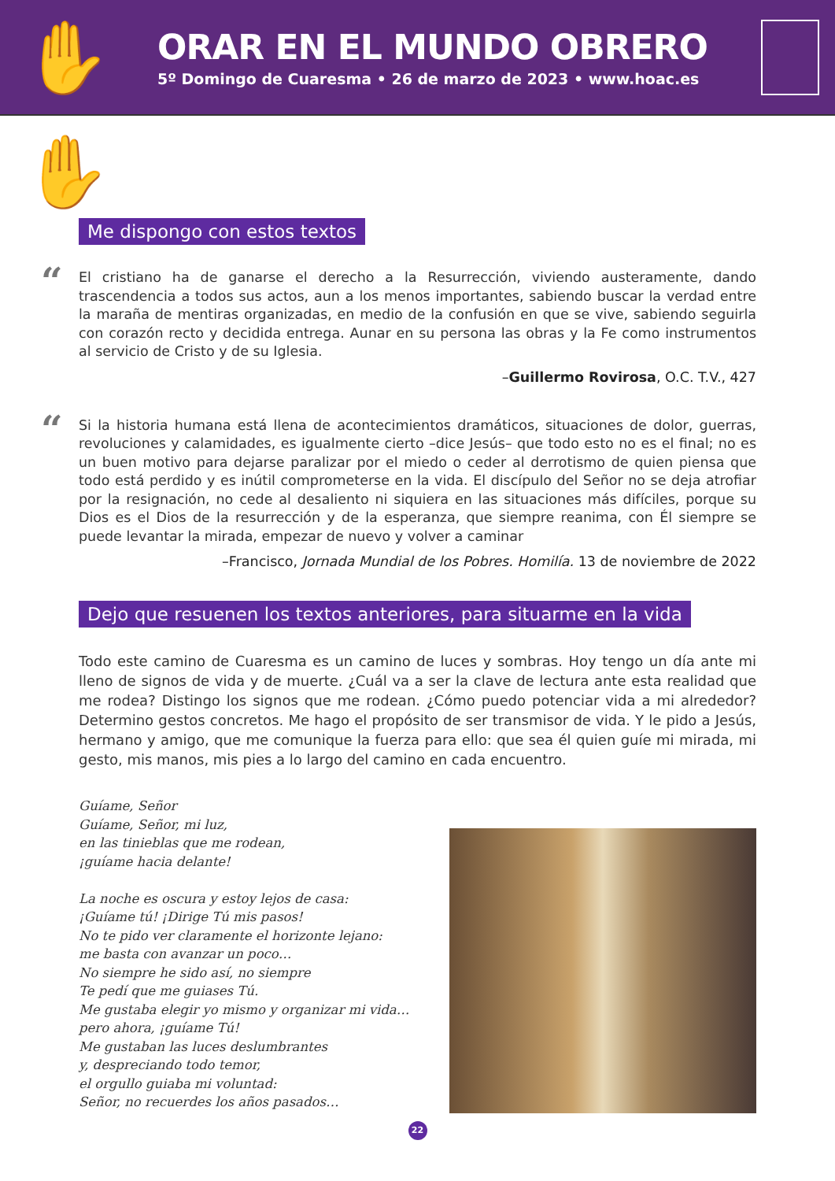✋✋
ORAR EN EL MUNDO OBRERO
5º Domingo de Cuaresma • 26 de marzo de 2023 • www.hoac.es
Me dispongo con estos textos
“El cristiano ha de ganarse el derecho a la Resurrección, viviendo austeramente, dando trascendencia a todos sus actos, aun a los menos importantes, sabiendo buscar la verdad entre la maraña de mentiras organizadas, en medio de la confusión en que se vive, sabiendo seguirla con corazón recto y decidida entrega. Aunar en su persona las obras y la Fe como instrumentos al servicio de Cristo y de su Iglesia.
–Guillermo Rovirosa, O.C. T.V., 427
“Si la historia humana está llena de acontecimientos dramáticos, situaciones de dolor, guerras, revoluciones y calamidades, es igualmente cierto –dice Jesús– que todo esto no es el final; no es un buen motivo para dejarse paralizar por el miedo o ceder al derrotismo de quien piensa que todo está perdido y es inútil comprometerse en la vida. El discípulo del Señor no se deja atrofiar por la resignación, no cede al desaliento ni siquiera en las situaciones más difíciles, porque su Dios es el Dios de la resurrección y de la esperanza, que siempre reanima, con Él siempre se puede levantar la mirada, empezar de nuevo y volver a caminar
–Francisco, Jornada Mundial de los Pobres. Homilía. 13 de noviembre de 2022
Dejo que resuenen los textos anteriores, para situarme en la vida
Todo este camino de Cuaresma es un camino de luces y sombras. Hoy tengo un día ante mi lleno de signos de vida y de muerte. ¿Cuál va a ser la clave de lectura ante esta realidad que me rodea? Distingo los signos que me rodean. ¿Cómo puedo potenciar vida a mi alrededor? Determino gestos concretos. Me hago el propósito de ser transmisor de vida. Y le pido a Jesús, hermano y amigo, que me comunique la fuerza para ello: que sea él quien guíe mi mirada, mi gesto, mis manos, mis pies a lo largo del camino en cada encuentro.
Guíame, Señor
Guíame, Señor, mi luz,
en las tinieblas que me rodean,
¡guíame hacia delante!
La noche es oscura y estoy lejos de casa:
¡Guíame tú! ¡Dirige Tú mis pasos!
No te pido ver claramente el horizonte lejano:
me basta con avanzar un poco…
No siempre he sido así, no siempre
Te pedí que me guiases Tú.
Me gustaba elegir yo mismo y organizar mi vida…
pero ahora, ¡guíame Tú!
Me gustaban las luces deslumbrantes
y, despreciando todo temor,
el orgullo guiaba mi voluntad:
Señor, no recuerdes los años pasados…
22